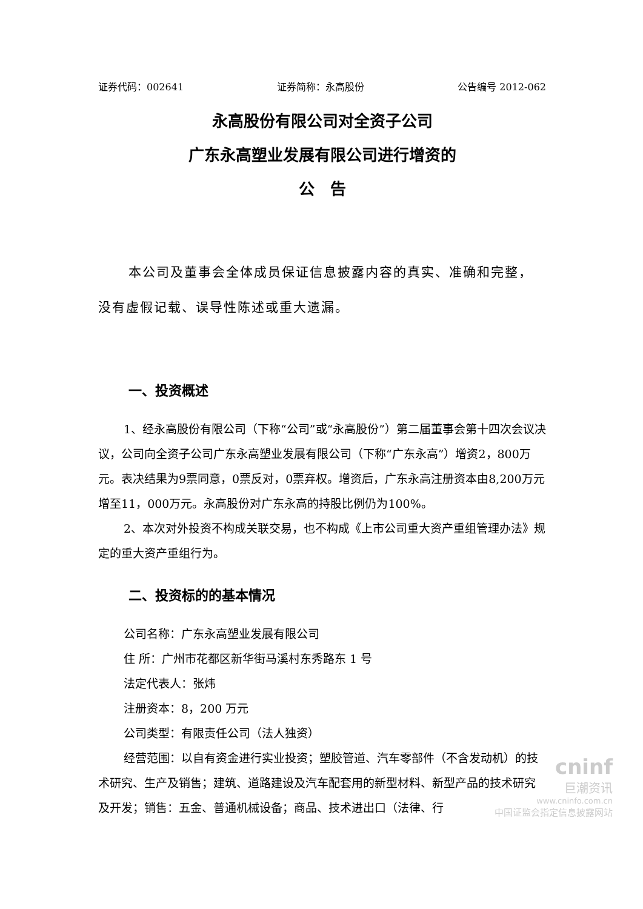证券代码：002641 证券简称：永高股份 公告编号 2012-062
永高股份有限公司对全资子公司
广东永高塑业发展有限公司进行增资的
公　告
本公司及董事会全体成员保证信息披露内容的真实、准确和完整，没有虚假记载、误导性陈述或重大遗漏。
一、投资概述
1、经永高股份有限公司（下称“公司”或“永高股份”）第二届董事会第十四次会议决议，公司向全资子公司广东永高塑业发展有限公司（下称“广东永高”）增资2，800万元。表决结果为9票同意，0票反对，0票弃权。增资后，广东永高注册资本由8,200万元增至11，000万元。永高股份对广东永高的持股比例仍为100%。
2、本次对外投资不构成关联交易，也不构成《上市公司重大资产重组管理办法》规定的重大资产重组行为。
二、投资标的的基本情况
公司名称：广东永高塑业发展有限公司
住 所：广州市花都区新华街马溪村东秀路东 1 号
法定代表人：张炜
注册资本：8，200 万元
公司类型：有限责任公司（法人独资）
经营范围：以自有资金进行实业投资；塑胶管道、汽车零部件（不含发动机）的技术研究、生产及销售；建筑、道路建设及汽车配套用的新型材料、新型产品的技术研究及开发；销售：五金、普通机械设备；商品、技术进出口（法律、行
cninf
巨潮资讯
www.cninfo.com.cn
中国证监会指定信息披露网站